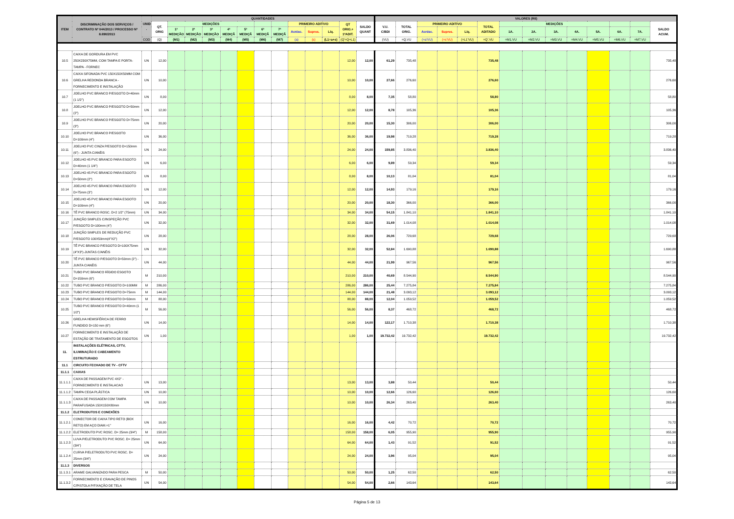| ITEM | DISCRIMINAÇÃO DOS SERVIÇOS / CONTRATO Nº 044/2013 / PROCESSO Nº 8.690/2013 | UNID . | QUANTIDADES | | | | | | | | | | | | | VALORES (R$) | | | | | | | | | | | | | | |
| --- | --- | --- | --- | --- | --- | --- | --- | --- | --- | --- | --- | --- | --- | --- | --- | --- | --- | --- | --- | --- | --- | --- | --- | --- | --- | --- | --- | --- | --- | --- |
| | | | QT. ORIG | MEDIÇÕES | | | | | | | PRIMEIRO ADITIVO | | | QT ORIG.+ 1ºADIT. | SALDO QUANT | V.U. C/BDI | TOTAL ORIG. | PRIMEIRO ADITIVO | | | TOTAL ADITADO | MEDIÇÕES | | | | | | | SALDO ACUM. | |
| | | | | 1ª MEDIÇÃO | 2ª MEDIÇÃO | 3ª MEDIÇÃO | 4ª MEDIÇÃ | 5ª MEDIÇÃ | 6ª MEDIÇÃ | 7ª MEDIÇÃ | Acrésc. | Supres. | Líq. | | | | | Acrésc. | Supres. | Líq. | | 1A. | 2A. | 3A. | 4A. | 5A. | 6A. | 7A. | | |
| | | COD | (Q) | (M1) | (M2) | (M3) | (M4) | (M5) | (M6) | (M7) | (a) | (s) | (L1=a+s) | (Q'=Q+L1) | | (VU) | =Q.VU | (=a'VU) | (=s'VU) | (=L1'VU) | =Q'.VU | =M1.VU | =M2.VU | =M3.VU | =M4.VU | =M5.VU | =M6.VU | =M7.VU | | |
| 10.5 | CAIXA DE GORDURA EM PVC 250X230X75MM, COM TAMPA E PORTA-TAMPA - FORNEC | UN | 12,00 | | | | | | | | | | | 12,00 | 12,00 | 61,29 | 735,48 | | | | 735,48 | | | | | | | | 735,48 | |
| 10.6 | CAIXA SIFONADA PVC 150X150X50MM COM GRELHA REDONDA BRANCA - FORNECIMENTO E INSTALAÇÃO | UN | 10,00 | | | | | | | | | | | 10,00 | 10,00 | 27,66 | 276,60 | | | | 276,60 | | | | | | | | 276,60 | |
| 10.7 | JOELHO PVC BRANCO P/ESGOTO D=40mm (1 1/2") | UN | 8,00 | | | | | | | | | | | 8,00 | 8,00 | 7,35 | 58,80 | | | | 58,80 | | | | | | | | 58,80 | |
| 10.8 | JOELHO PVC BRANCO P/ESGOTO D=50mm (2") | UN | 12,00 | | | | | | | | | | | 12,00 | 12,00 | 8,78 | 105,36 | | | | 105,36 | | | | | | | | 105,36 | |
| 10.9 | JOELHO PVC BRANCO P/ESGOTO D=75mm (3") | UN | 20,00 | | | | | | | | | | | 20,00 | 20,00 | 15,30 | 306,00 | | | | 306,00 | | | | | | | | 306,00 | |
| 10.10 | JOELHO PVC BRANCO P/ESGOTO D=100mm (4") | UN | 36,00 | | | | | | | | | | | 36,00 | 36,00 | 19,98 | 719,28 | | | | 719,28 | | | | | | | | 719,28 | |
| 10.11 | JOELHO PVC CINZA P/ESGOTO D=150mm (6") - JUNTA C/ANÉIS | UN | 24,00 | | | | | | | | | | | 24,00 | 24,00 | 159,85 | 3.836,40 | | | | 3.836,40 | | | | | | | | 3.836,40 | |
| 10.12 | JOELHO 45 PVC BRANCO PARA ESGOTO D=40mm (1 1/4") | UN | 6,00 | | | | | | | | | | | 6,00 | 6,00 | 9,89 | 59,34 | | | | 59,34 | | | | | | | | 59,34 | |
| 10.13 | JOELHO 45 PVC BRANCO PARA ESGOTO D=50mm (2") | UN | 8,00 | | | | | | | | | | | 8,00 | 8,00 | 10,13 | 81,04 | | | | 81,04 | | | | | | | | 81,04 | |
| 10.14 | JOELHO 45 PVC BRANCO PARA ESGOTO D=75mm (3") | UN | 12,00 | | | | | | | | | | | 12,00 | 12,00 | 14,93 | 179,16 | | | | 179,16 | | | | | | | | 179,16 | |
| 10.15 | JOELHO 45 PVC BRANCO PARA ESGOTO D=100mm (4") | UN | 20,00 | | | | | | | | | | | 20,00 | 20,00 | 18,30 | 366,00 | | | | 366,00 | | | | | | | | 366,00 | |
| 10.16 | TÊ PVC BRANCO ROSC. D=2 1/2" (75mm) | UN | 34,00 | | | | | | | | | | | 34,00 | 34,00 | 54,15 | 1.841,10 | | | | 1.841,10 | | | | | | | | 1.841,10 | |
| 10.17 | JUNÇÃO SIMPLES C/INSPEÇÃO PVC P/ESGOTO D=100mm (4") | UN | 32,00 | | | | | | | | | | | 32,00 | 32,00 | 31,69 | 1.014,08 | | | | 1.014,08 | | | | | | | | 1.014,08 | |
| 10.18 | JUNÇÃO SIMPLES DE REDUÇÃO PVC P/ESGOTO 100X50mm(4"X2") | UN | 28,00 | | | | | | | | | | | 28,00 | 28,00 | 26,06 | 729,68 | | | | 729,68 | | | | | | | | 729,68 | |
| 10.19 | TÊ PVC BRANCO P/ESGOTO D=100X75mm (4"X3")-JUNTAS C/ANÉIS | UN | 32,00 | | | | | | | | | | | 32,00 | 32,00 | 52,84 | 1.690,88 | | | | 1.690,88 | | | | | | | | 1.690,88 | |
| 10.20 | TÊ PVC BRANCO P/ESGOTO D=50mm (2") - JUNTA C/ANÉIS | UN | 44,00 | | | | | | | | | | | 44,00 | 44,00 | 21,99 | 967,56 | | | | 967,56 | | | | | | | | 967,56 | |
| 10.21 | TUBO PVC BRANCO RÍGIDO ESGOTO D=150mm (6") | M | 210,00 | | | | | | | | | | | 210,00 | 210,00 | 40,69 | 8.544,90 | | | | 8.544,90 | | | | | | | | 8.544,90 | |
| 10.22 | TUBO PVC BRANCO P/ESGOTO D=100MM | M | 286,00 | | | | | | | | | | | 286,00 | 286,00 | 25,44 | 7.275,84 | | | | 7.275,84 | | | | | | | | 7.275,84 | |
| 10.23 | TUBO PVC BRANCO P/ESGOTO D=75mm | M | 144,00 | | | | | | | | | | | 144,00 | 144,00 | 21,48 | 3.093,12 | | | | 3.093,12 | | | | | | | | 3.093,12 | |
| 10.24 | TUBO PVC BRANCO P/ESGOTO D=50mm | M | 88,00 | | | | | | | | | | | 88,00 | 88,00 | 12,04 | 1.059,52 | | | | 1.059,52 | | | | | | | | 1.059,52 | |
| 10.25 | TUBO PVC BRANCO P/ESGOTO D=40mm (1 1/2") | M | 56,00 | | | | | | | | | | | 56,00 | 56,00 | 8,37 | 468,72 | | | | 468,72 | | | | | | | | 468,72 | |
| 10.26 | GRELHA HEMISFÉRICA DE FERRO FUNDIDO D=150 mm (6") | UN | 14,00 | | | | | | | | | | | 14,00 | 14,00 | 122,17 | 1.710,38 | | | | 1.710,38 | | | | | | | | 1.710,38 | |
| 10.27 | FORNECIMENTO E INSTALAÇÃO DE ESTAÇÃO DE TRATAMENTO DE ESGOTOS | UN | 1,00 | | | | | | | | | | | 1,00 | 1,00 | 19.732,42 | 19.732,42 | | | | 19.732,42 | | | | | | | | 19.732,42 | |
| 11. | INSTALAÇÕES ELÉTRICAS, CFTV, ILUMINAÇÃO E CABEAMENTO ESTRUTURADO | | | | | | | | | | | | | | | | | | | | | | | | | | | | | |
| 11.1 | CIRCUITO FECHADO DE TV - CFTV | | | | | | | | | | | | | | | | | | | | | | | | | | | | | |
| 11.1.1 | CAIXAS | | | | | | | | | | | | | | | | | | | | | | | | | | | | | |
| 11.1.1.1 | CAIXA DE PASSAGEM PVC 4X2" - FORNECIMENTO E INSTALACAO | UN | 13,00 | | | | | | | | | | | 13,00 | 13,00 | 3,88 | 50,44 | | | | 50,44 | | | | | | | | 50,44 | |
| 11.1.1.2 | TAMPA CEGA PLÁSTICA | UN | 10,00 | | | | | | | | | | | 10,00 | 10,00 | 12,66 | 126,60 | | | | 126,60 | | | | | | | | 126,60 | |
| 11.1.1.3 | CAIXA DE PASSAGEM COM TAMPA PARAFUSADA 150X150X80mm | UN | 10,00 | | | | | | | | | | | 10,00 | 10,00 | 26,34 | 263,40 | | | | 263,40 | | | | | | | | 263,40 | |
| 11.1.2 | ELETRODUTOS E CONEXÕES | | | | | | | | | | | | | | | | | | | | | | | | | | | | | |
| 11.1.2.1 | CONECTOR DE CAIXA TIPO RETO (BOX RETO) EM AÇO DIAM.=1" | UN | 16,00 | | | | | | | | | | | 16,00 | 16,00 | 4,42 | 70,72 | | | | 70,72 | | | | | | | | 70,72 | |
| 11.1.2.2 | ELETRODUTO PVC ROSC. D= 25mm (3/4") | M | 158,00 | | | | | | | | | | | 158,00 | 158,00 | 6,05 | 955,90 | | | | 955,90 | | | | | | | | 955,90 | |
| 11.1.2.3 | LUVA P/ELETRODUTO PVC ROSC. D= 25mm (3/4") | UN | 64,00 | | | | | | | | | | | 64,00 | 64,00 | 1,43 | 91,52 | | | | 91,52 | | | | | | | | 91,52 | |
| 11.1.2.4 | CURVA P/ELETRODUTO PVC ROSC. D= 25mm (3/4") | UN | 24,00 | | | | | | | | | | | 24,00 | 24,00 | 3,96 | 95,04 | | | | 95,04 | | | | | | | | 95,04 | |
| 11.1.3 | DIVERSOS | | | | | | | | | | | | | | | | | | | | | | | | | | | | | |
| 11.1.3.1 | ARAME GALVANIZADO PARA PESCA | M | 50,00 | | | | | | | | | | | 50,00 | 50,00 | 1,25 | 62,50 | | | | 62,50 | | | | | | | | 62,50 | |
| 11.1.3.2 | FORNECIMENTO E CRAVAÇÃO DE PINOS C/PISTOLA P/FIXAÇÃO DE TELA | UN | 54,00 | | | | | | | | | | | 54,00 | 54,00 | 2,66 | 143,64 | | | | 143,64 | | | | | | | | 143,64 | |
Página 5 de 13